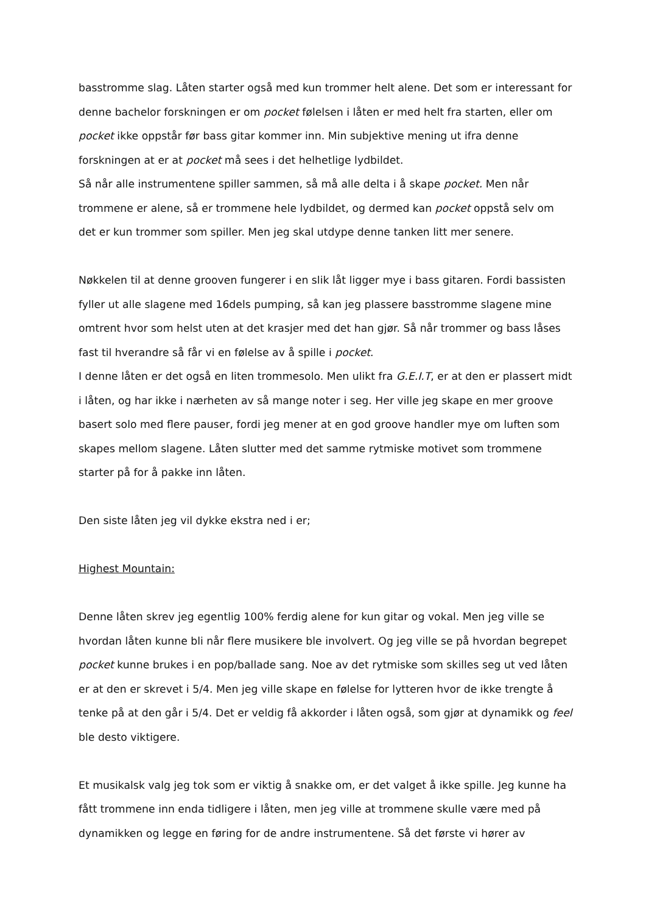basstromme slag. Låten starter også med kun trommer helt alene. Det som er interessant for denne bachelor forskningen er om pocket følelsen i låten er med helt fra starten, eller om pocket ikke oppstår før bass gitar kommer inn. Min subjektive mening ut ifra denne forskningen at er at pocket må sees i det helhetlige lydbildet.
Så når alle instrumentene spiller sammen, så må alle delta i å skape pocket. Men når trommene er alene, så er trommene hele lydbildet, og dermed kan pocket oppstå selv om det er kun trommer som spiller. Men jeg skal utdype denne tanken litt mer senere.
Nøkkelen til at denne grooven fungerer i en slik låt ligger mye i bass gitaren. Fordi bassisten fyller ut alle slagene med 16dels pumping, så kan jeg plassere basstromme slagene mine omtrent hvor som helst uten at det krasjer med det han gjør. Så når trommer og bass låses fast til hverandre så får vi en følelse av å spille i pocket.
I denne låten er det også en liten trommesolo. Men ulikt fra G.E.I.T, er at den er plassert midt i låten, og har ikke i nærheten av så mange noter i seg. Her ville jeg skape en mer groove basert solo med flere pauser, fordi jeg mener at en god groove handler mye om luften som skapes mellom slagene. Låten slutter med det samme rytmiske motivet som trommene starter på for å pakke inn låten.
Den siste låten jeg vil dykke ekstra ned i er;
Highest Mountain:
Denne låten skrev jeg egentlig 100% ferdig alene for kun gitar og vokal. Men jeg ville se hvordan låten kunne bli når flere musikere ble involvert. Og jeg ville se på hvordan begrepet pocket kunne brukes i en pop/ballade sang. Noe av det rytmiske som skilles seg ut ved låten er at den er skrevet i 5/4. Men jeg ville skape en følelse for lytteren hvor de ikke trengte å tenke på at den går i 5/4. Det er veldig få akkorder i låten også, som gjør at dynamikk og feel ble desto viktigere.
Et musikalsk valg jeg tok som er viktig å snakke om, er det valget å ikke spille. Jeg kunne ha fått trommene inn enda tidligere i låten, men jeg ville at trommene skulle være med på dynamikken og legge en føring for de andre instrumentene. Så det første vi hører av